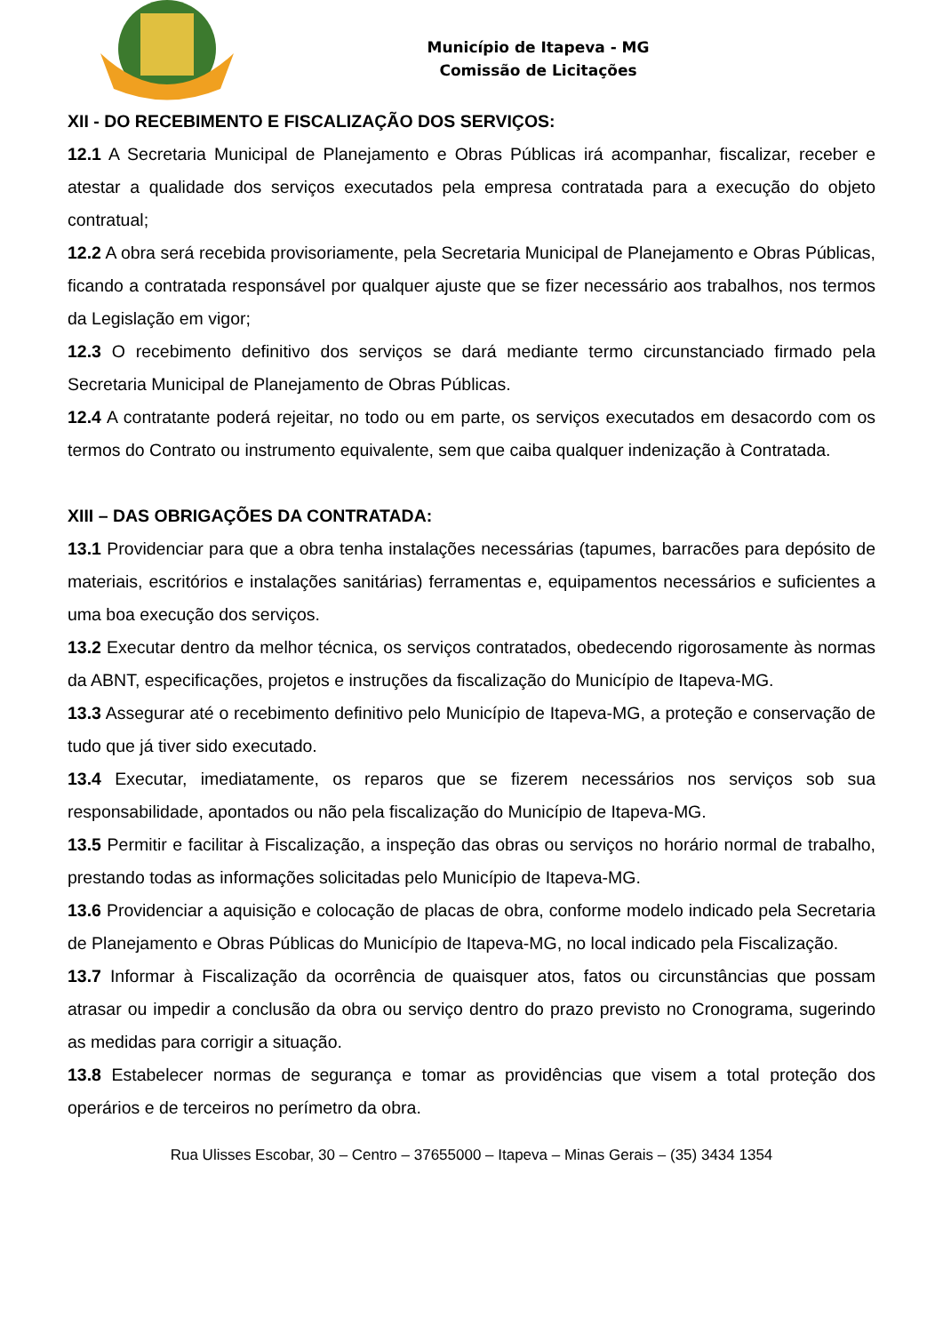Município de Itapeva - MG
Comissão de Licitações
XII - DO RECEBIMENTO E FISCALIZAÇÃO DOS SERVIÇOS:
12.1 A Secretaria Municipal de Planejamento e Obras Públicas irá acompanhar, fiscalizar, receber e atestar a qualidade dos serviços executados pela empresa contratada para a execução do objeto contratual;
12.2 A obra será recebida provisoriamente, pela Secretaria Municipal de Planejamento e Obras Públicas, ficando a contratada responsável por qualquer ajuste que se fizer necessário aos trabalhos, nos termos da Legislação em vigor;
12.3 O recebimento definitivo dos serviços se dará mediante termo circunstanciado firmado pela Secretaria Municipal de Planejamento de Obras Públicas.
12.4 A contratante poderá rejeitar, no todo ou em parte, os serviços executados em desacordo com os termos do Contrato ou instrumento equivalente, sem que caiba qualquer indenização à Contratada.
XIII – DAS OBRIGAÇÕES DA CONTRATADA:
13.1 Providenciar para que a obra tenha instalações necessárias (tapumes, barracões para depósito de materiais, escritórios e instalações sanitárias) ferramentas e, equipamentos necessários e suficientes a uma boa execução dos serviços.
13.2 Executar dentro da melhor técnica, os serviços contratados, obedecendo rigorosamente às normas da ABNT, especificações, projetos e instruções da fiscalização do Município de Itapeva-MG.
13.3 Assegurar até o recebimento definitivo pelo Município de Itapeva-MG, a proteção e conservação de tudo que já tiver sido executado.
13.4 Executar, imediatamente, os reparos que se fizerem necessários nos serviços sob sua responsabilidade, apontados ou não pela fiscalização do Município de Itapeva-MG.
13.5 Permitir e facilitar à Fiscalização, a inspeção das obras ou serviços no horário normal de trabalho, prestando todas as informações solicitadas pelo Município de Itapeva-MG.
13.6 Providenciar a aquisição e colocação de placas de obra, conforme modelo indicado pela Secretaria de Planejamento e Obras Públicas do Município de Itapeva-MG, no local indicado pela Fiscalização.
13.7 Informar à Fiscalização da ocorrência de quaisquer atos, fatos ou circunstâncias que possam atrasar ou impedir a conclusão da obra ou serviço dentro do prazo previsto no Cronograma, sugerindo as medidas para corrigir a situação.
13.8 Estabelecer normas de segurança e tomar as providências que visem a total proteção dos operários e de terceiros no perímetro da obra.
Rua Ulisses Escobar, 30 – Centro – 37655000 – Itapeva – Minas Gerais – (35) 3434 1354